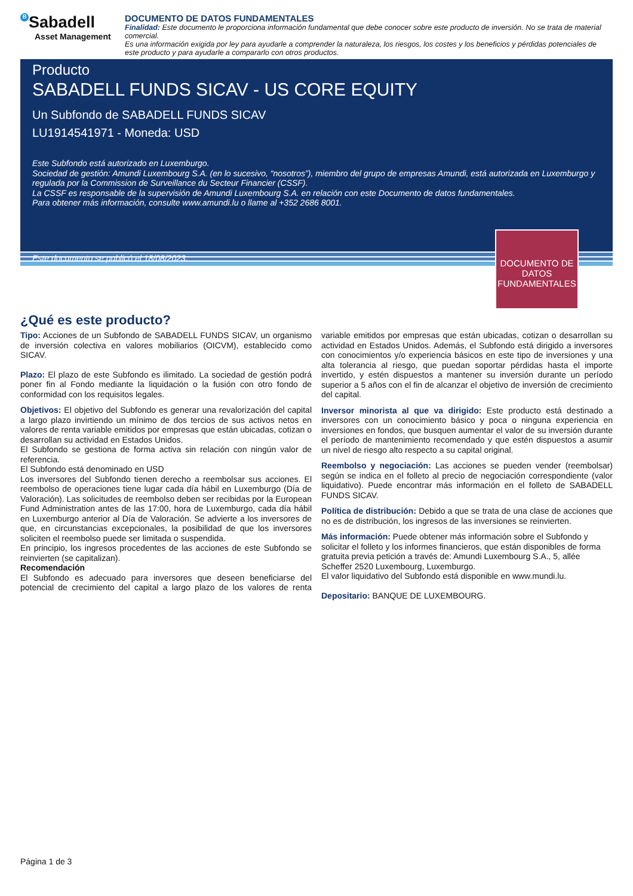B Sabadell
Asset Management
DOCUMENTO DE DATOS FUNDAMENTALES
Finalidad: Este documento le proporciona información fundamental que debe conocer sobre este producto de inversión. No se trata de material comercial.
Es una información exigida por ley para ayudarle a comprender la naturaleza, los riesgos, los costes y los beneficios y pérdidas potenciales de este producto y para ayudarle a compararlo con otros productos.
Producto
SABADELL FUNDS SICAV - US CORE EQUITY
Un Subfondo de SABADELL FUNDS SICAV
LU1914541971 - Moneda: USD
Este Subfondo está autorizado en Luxemburgo.
Sociedad de gestión: Amundi Luxembourg S.A. (en lo sucesivo, “nosotros”), miembro del grupo de empresas Amundi, está autorizada en Luxemburgo y regulada por la Commission de Surveillance du Secteur Financier (CSSF).
La CSSF es responsable de la supervisión de Amundi Luxembourg S.A. en relación con este Documento de datos fundamentales.
Para obtener más información, consulte www.amundi.lu o llame al +352 2686 8001.
Este documento se publicó el 18/08/2023.
DOCUMENTO DE DATOS FUNDAMENTALES
¿Qué es este producto?
Tipo: Acciones de un Subfondo de SABADELL FUNDS SICAV, un organismo de inversión colectiva en valores mobiliarios (OICVM), establecido como SICAV.
Plazo: El plazo de este Subfondo es ilimitado. La sociedad de gestión podrá poner fin al Fondo mediante la liquidación o la fusión con otro fondo de conformidad con los requisitos legales.
Objetivos: El objetivo del Subfondo es generar una revalorización del capital a largo plazo invirtiendo un mínimo de dos tercios de sus activos netos en valores de renta variable emitidos por empresas que están ubicadas, cotizan o desarrollan su actividad en Estados Unidos.
El Subfondo se gestiona de forma activa sin relación con ningún valor de referencia.
El Subfondo está denominado en USD
Los inversores del Subfondo tienen derecho a reembolsar sus acciones. El reembolso de operaciones tiene lugar cada día hábil en Luxemburgo (Día de Valoración). Las solicitudes de reembolso deben ser recibidas por la European Fund Administration antes de las 17:00, hora de Luxemburgo, cada día hábil en Luxemburgo anterior al Día de Valoración. Se advierte a los inversores de que, en circunstancias excepcionales, la posibilidad de que los inversores soliciten el reembolso puede ser limitada o suspendida.
En principio, los ingresos procedentes de las acciones de este Subfondo se reinvierten (se capitalizan).
Recomendación
El Subfondo es adecuado para inversores que deseen beneficiarse del potencial de crecimiento del capital a largo plazo de los valores de renta variable emitidos por empresas que están ubicadas, cotizan o desarrollan su actividad en Estados Unidos. Además, el Subfondo está dirigido a inversores con conocimientos y/o experiencia básicos en este tipo de inversiones y una alta tolerancia al riesgo, que puedan soportar pérdidas hasta el importe invertido, y estén dispuestos a mantener su inversión durante un período superior a 5 años con el fin de alcanzar el objetivo de inversión de crecimiento del capital.
Inversor minorista al que va dirigido: Este producto está destinado a inversores con un conocimiento básico y poca o ninguna experiencia en inversiones en fondos, que busquen aumentar el valor de su inversión durante el período de mantenimiento recomendado y que estén dispuestos a asumir un nivel de riesgo alto respecto a su capital original.
Reembolso y negociación: Las acciones se pueden vender (reembolsar) según se indica en el folleto al precio de negociación correspondiente (valor liquidativo). Puede encontrar más información en el folleto de SABADELL FUNDS SICAV.
Política de distribución: Debido a que se trata de una clase de acciones que no es de distribución, los ingresos de las inversiones se reinvierten.
Más información: Puede obtener más información sobre el Subfondo y solicitar el folleto y los informes financieros, que están disponibles de forma gratuita previa petición a través de: Amundi Luxembourg S.A., 5, allée Scheffer 2520 Luxembourg, Luxemburgo.
El valor liquidativo del Subfondo está disponible en www.mundi.lu.
Depositario: BANQUE DE LUXEMBOURG.
Página 1 de 3